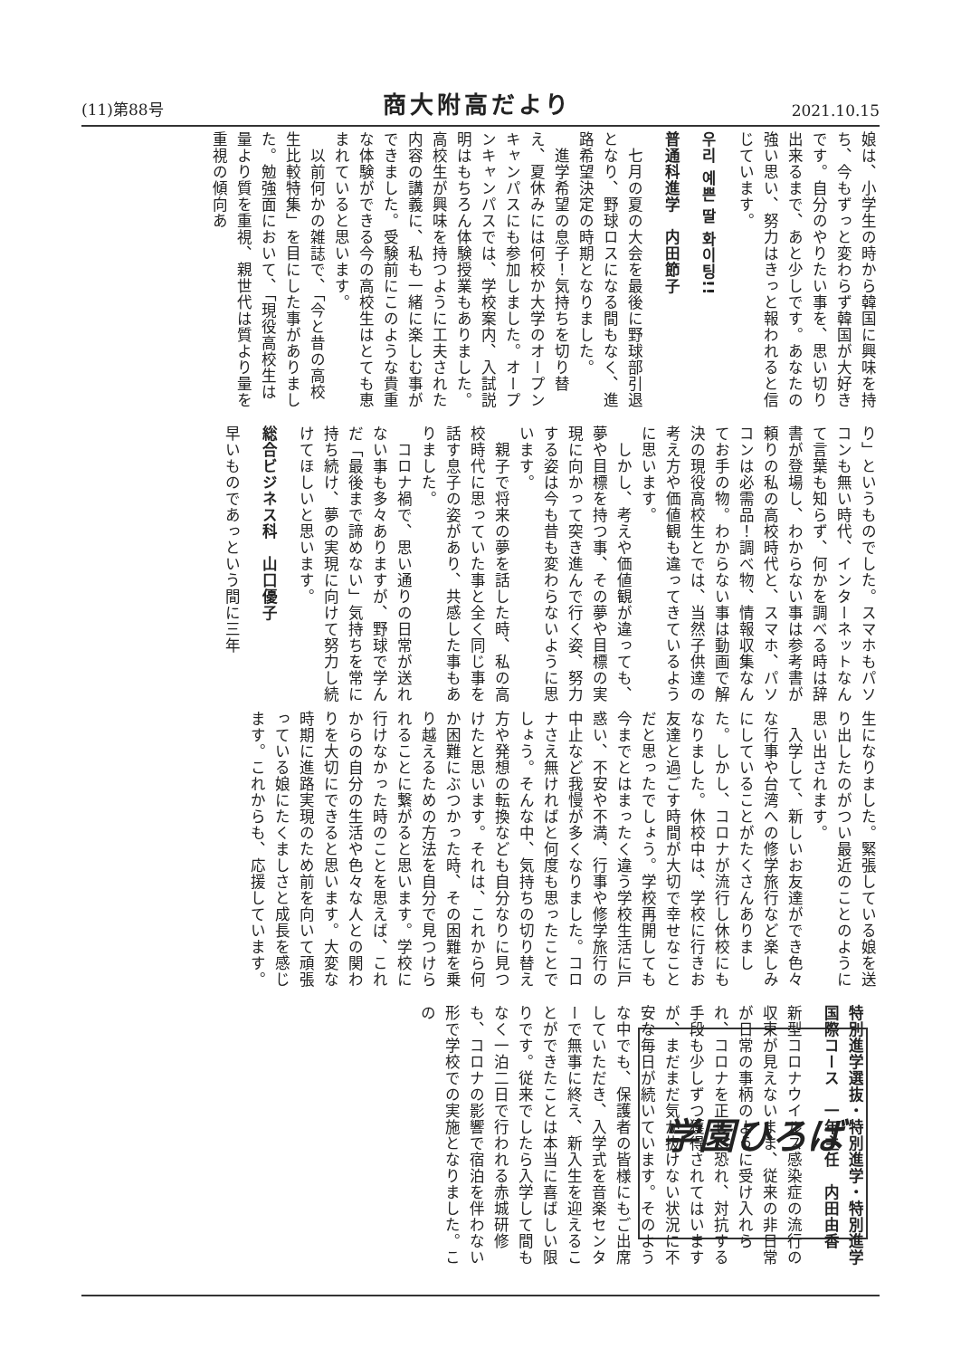(11)第88号 商大附高だより 2021.10.15
娘は、小学生の時から韓国に興味を持ち、今もずっと変わらず韓国が大好きです。自分のやりたい事を、思い切り出来るまで、あと少しです。あなたの強い思い、努力はきっと報われると信じています。
우리 예쁜 딸 화이팅!!
普通科進学　内田節子
　七月の夏の大会を最後に野球部引退となり、野球ロスになる間もなく、進路希望決定の時期となりました。
　進学希望の息子！気持ちを切り替え、夏休みには何校か大学のオープンキャンパスにも参加しました。オープンキャンパスでは、学校案内、入試説明はもちろん体験授業もありました。高校生が興味を持つように工夫された内容の講義に、私も一緒に楽しむ事ができました。受験前にこのような貴重な体験ができる今の高校生はとても恵まれていると思います。
　以前何かの雑誌で、「今と昔の高校生比較特集」を目にした事がありました。勉強面において、「現役高校生は量より質を重視、親世代は質より量を重視の傾向あ
り」というものでした。スマホもパソコンも無い時代、インターネットなんて言葉も知らず、何かを調べる時は辞書が登場し、わからない事は参考書が頼りの私の高校時代と、スマホ、パソコンは必需品！調べ物、情報収集なんてお手の物。わからない事は動画で解決の現役高校生とでは、当然子供達の考え方や価値観も違ってきているように思います。
　しかし、考えや価値観が違っても、夢や目標を持つ事、その夢や目標の実現に向かって突き進んで行く姿、努力する姿は今も昔も変わらないように思います。
　親子で将来の夢を話した時、私の高校時代に思っていた事と全く同じ事を話す息子の姿があり、共感した事もありました。
　コロナ禍で、思い通りの日常が送れない事も多々ありますが、野球で学んだ「最後まで諦めない」気持ちを常に持ち続け、夢の実現に向けて努力し続けてほしいと思います。
総合ビジネス科　山口優子
早いものであっという間に三年
生になりました。緊張している娘を送り出したのがつい最近のことのように思い出されます。
　入学して、新しいお友達ができ色々な行事や台湾への修学旅行など楽しみにしていることがたくさんありました。しかし、コロナが流行し休校にもなりました。休校中は、学校に行きお友達と過ごす時間が大切で幸せなことだと思ったでしょう。学校再開しても今までとはまったく違う学校生活に戸惑い、不安や不満、行事や修学旅行の中止など我慢が多くなりました。コロナさえ無ければと何度も思ったことでしょう。そんな中、気持ちの切り替え方や発想の転換なども自分なりに見つけたと思います。それは、これから何か困難にぶつかった時、その困難を乗り越えるための方法を自分で見つけられることに繋がると思います。学校に行けなかった時のことを思えば、これからの自分の生活や色々な人との関わりを大切にできると思います。大変な時期に進路実現のため前を向いて頑張っている娘にたくましさと成長を感じます。これからも、応援しています。
学園ひろば
特別進学選抜・特別進学・特別進学国際コース　一年主任　内田由香
新型コロナウイルス感染症の流行の収束が見えないまま、従来の非日常が日常の事柄のように受け入れられ、コロナを正しく恐れ、対抗する手段も少しずつ獲得されてはいますが、まだまだ気が抜けない状況に不安な毎日が続いています。そのような中でも、保護者の皆様にもご出席していただき、入学式を音楽センターで無事に終え、新入生を迎えることができたことは本当に喜ばしい限りです。従来でしたら入学して間もなく一泊二日で行われる赤城研修も、コロナの影響で宿泊を伴わない形で学校での実施となりました。この